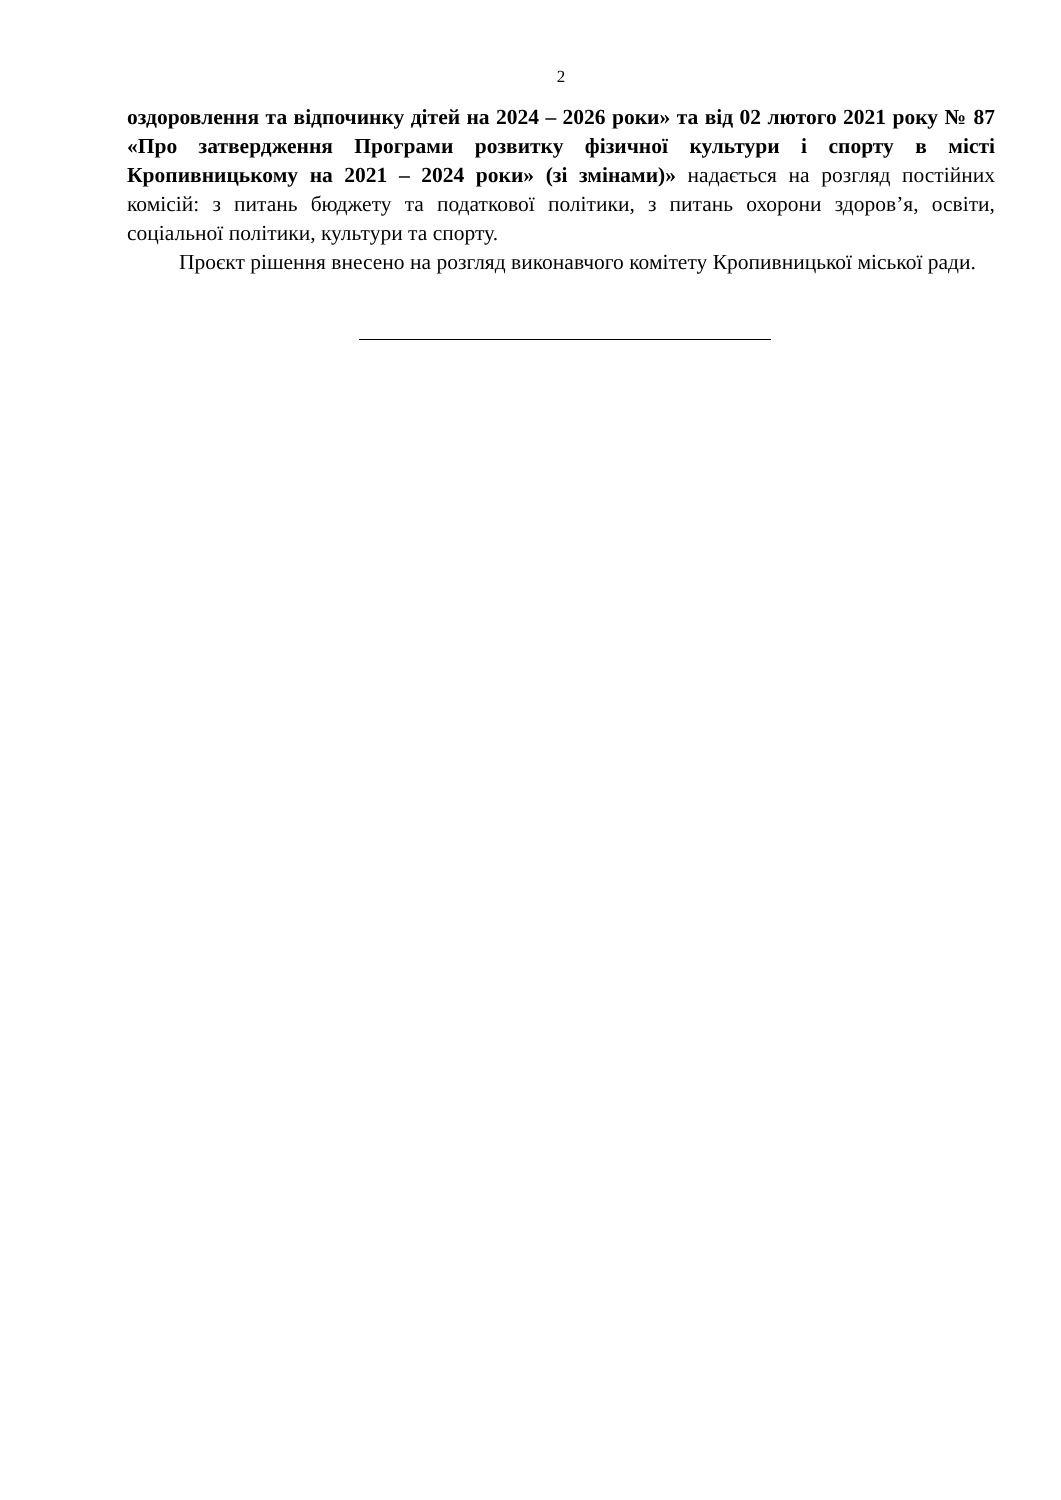2
оздоровлення та відпочинку дітей на 2024 – 2026 роки» та від 02 лютого 2021 року № 87 «Про затвердження Програми розвитку фізичної культури і спорту в місті Кропивницькому на 2021 – 2024 роки» (зі змінами)» надається на розгляд постійних комісій: з питань бюджету та податкової політики, з питань охорони здоров’я, освіти, соціальної політики, культури та спорту.
Проєкт рішення внесено на розгляд виконавчого комітету Кропивницької міської ради.